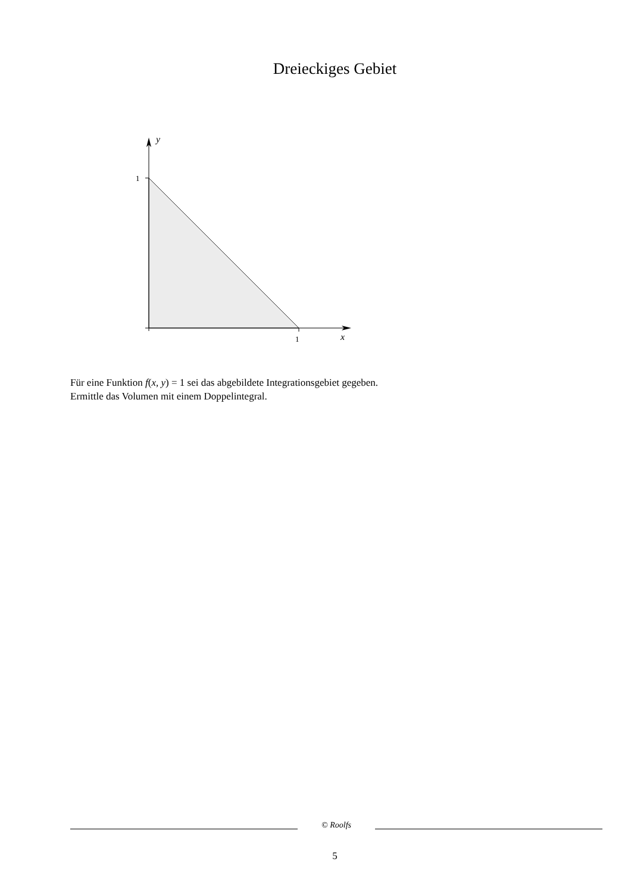Dreieckiges Gebiet
1
1
x
y
Für eine Funktion f(x, y) = 1 sei das abgebildete Integrationsgebiet gegeben.
Ermittle das Volumen mit einem Doppelintegral.
© Roolfs
5